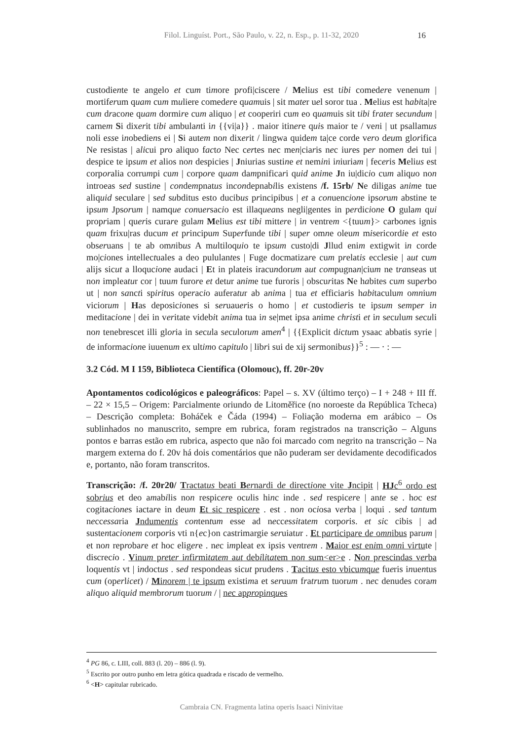Filol. Linguíst. Port., São Paulo, v. 22, n. Esp., p. 11-32, 2020 16
custodiente te angelo et cum timore profi|ciscere / Melius est tibi comedere venenum | mortiferum quam cum muliere comedere quamuis | sit mater uel soror tua . Melius est habita|re cum dracone quam dormire cum aliquo | et cooperiri cum eo quamuis sit tibi frater secundum | carnem Si dixerit tibi ambulanti in {{vi|a}} . maior itinere quis maior te / veni | ut psallamus noli esse inobediens ei | Si autem non dixerit / lingwa quidem ta|ce corde vero deum glorifica Ne resistas | alicui pro aliquo facto Nec certes nec men|ciaris nec iures per nomen dei tui | despice te ipsum et alios non despicies | Jniurias sustine et nemini iniuriam | feceris Melius est corporalia corrumpi cum | corpore quam dampnificari quid anime Jn iu|dicio cum aliquo non introeas sed sustine | condempnatus incondepnabilis existens /f. 15rb/ Ne diligas anime tue aliquid seculare | sed subditus esto ducibus principibus | et a conuencione ipsorum abstine te ipsum Jpsorum | namque conuersacio est illaqueans negli|gentes in perdicione O gulam qui propriam | queris curare gulam Melius est tibi mittere | in ventrem <{tuum}> carbones ignis quam frixu|ras ducum et principum Superfunde tibi | super omne oleum misericordie et esto obseruans | te ab omnibus A multiloquio te ipsum custo|di Jllud enim extigwit in corde mo|ciones intellectuales a deo pululantes | Fuge docmatizare cum prelatis ecclesie | aut cum alijs sicut a lloqucione audaci | Et in plateis iracundorum aut compugnan|cium ne transeas ut non impleatur cor | tuum furore et detur anime tue furoris | obscuritas Ne habites cum superbo ut | non sancti spiritus operacio auferatur ab anima | tua et efficiaris habitaculum omnium viciorum | Has deposiciones si seruaueris o homo | et custodieris te ipsum semper in meditacione | dei in veritate videbit anima tua in se|met ipsa anime christi et in seculum seculi non tenebrescet illi gloria in secula seculorum amen<sup>4</sup> | {{Explicit dictum ysaac abbatis syrie | de informacione iuuenum ex ultimo capitulo | libri sui de xij sermonibus}}<sup>5</sup> : — · : —
3.2 Cód. M I 159, Biblioteca Científica (Olomouc), ff. 20r-20v
Apontamentos codicológicos e paleográficos: Papel – s. XV (último terço) – I + 248 + III ff. – 22 × 15,5 – Origem: Parcialmente oriundo de Litoměřice (no noroeste da República Tcheca) – Descrição completa: Boháček e Čáda (1994) – Foliação moderna em arábico – Os sublinhados no manuscrito, sempre em rubrica, foram registrados na transcrição – Alguns pontos e barras estão em rubrica, aspecto que não foi marcado com negrito na transcrição – Na margem externa do f. 20v há dois comentários que não puderam ser devidamente decodificados e, portanto, não foram transcritos.
Transcrição: /f. 20r20/ Tractatus beati Bernardi de directione vite Jncipit | HJc<sup>6</sup> ordo est sobrius et deo amabilis non respicere oculis hinc inde . sed respicere | ante se . hoc est cogitaciones iactare in deum Et sic respicere . est . non ociosa verba | loqui . sed tantum neccessaria Jndumentis contentum esse ad neccessitatem corporis. et sic cibis | ad sustentacionem corporis vti n{ec}on castrimargie seruiatur . Et participare de omnibus parum | et non reprobare et hoc eligere . nec impleat ex ipsis ventrem . Maior est enim omni virtute | discrecio . Vinum preter infirmitatem aut debilitatem non sum<er>e . Non prescindas verba loquentis vt | indoctus . sed respondeas sicut prudens . Tacitus esto vbicumque fueris inuentus cum (operlicet) / Minorem | te ipsum existima et seruum fratrum tuorum . nec denudes coram aliquo aliquid membrorum tuorum / | nec appropinques
<sup>4</sup> PG 86, c. LIII, coll. 883 (l. 20) – 886 (l. 9).
<sup>5</sup> Escrito por outro punho em letra gótica quadrada e riscado de vermelho.
<sup>6</sup> <H> capitular rubricado.
Cambraia CN. Fragmenta latina operis Isaaci Ninivitae